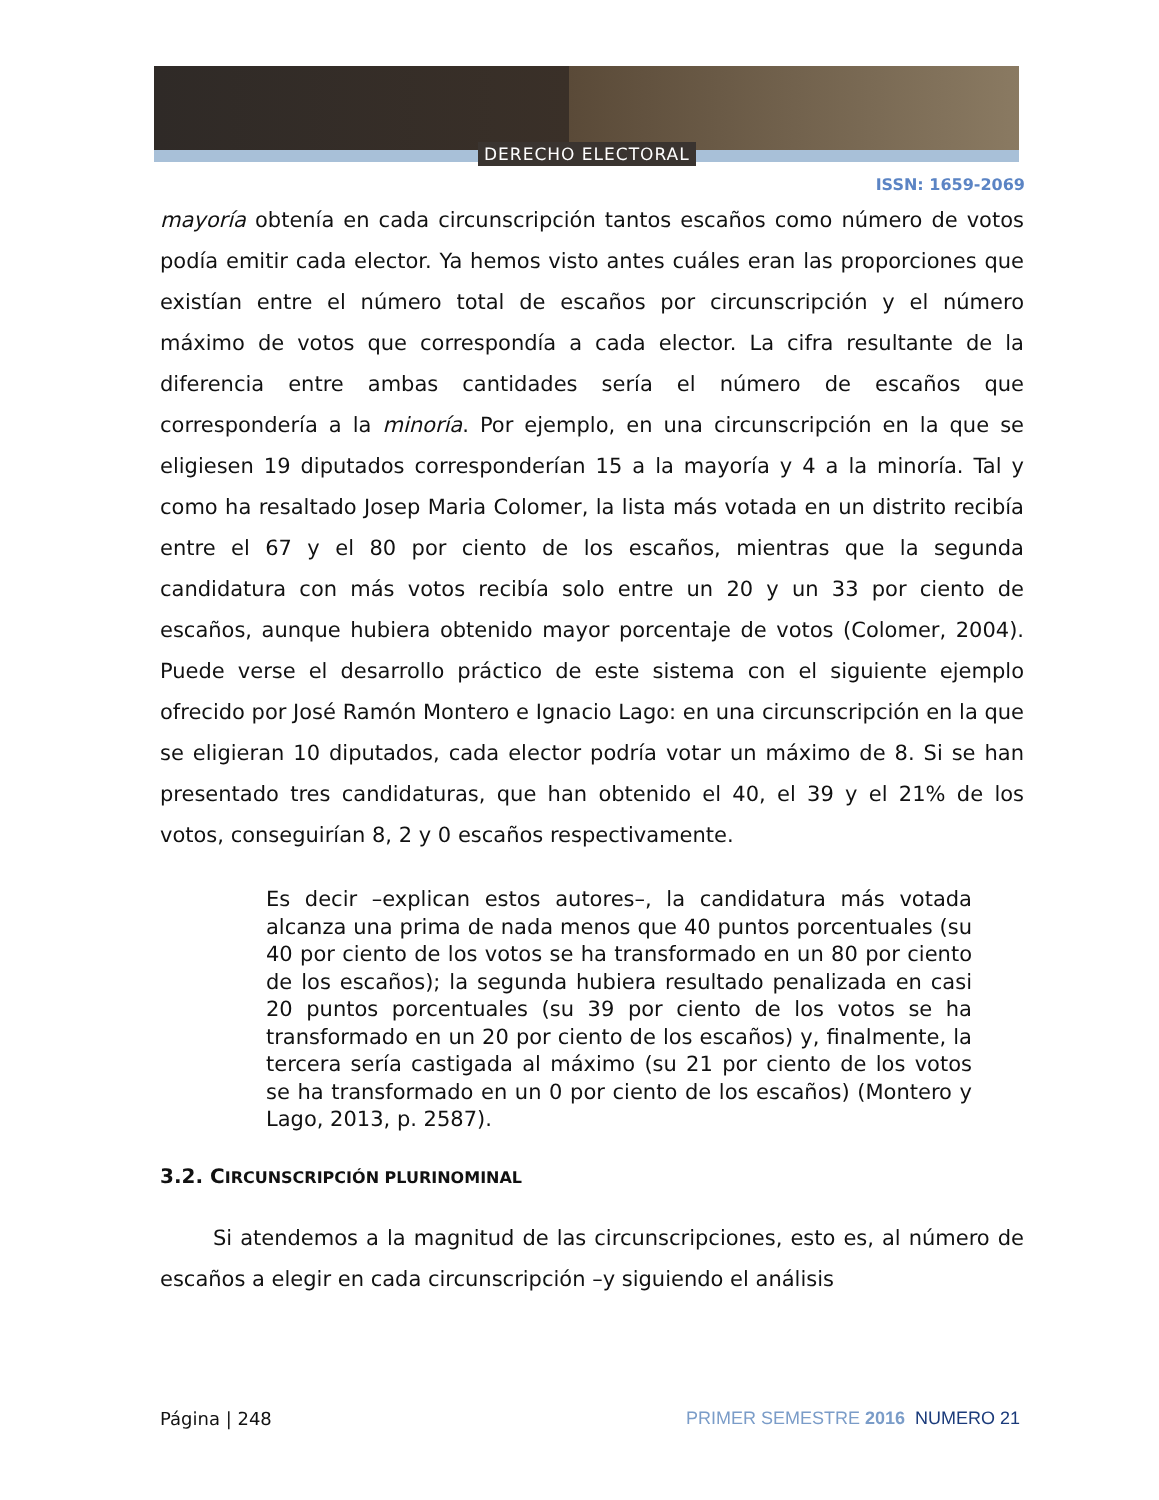DERECHO ELECTORAL
ISSN: 1659-2069
mayoría obtenía en cada circunscripción tantos escaños como número de votos podía emitir cada elector. Ya hemos visto antes cuáles eran las proporciones que existían entre el número total de escaños por circunscripción y el número máximo de votos que correspondía a cada elector. La cifra resultante de la diferencia entre ambas cantidades sería el número de escaños que correspondería a la minoría. Por ejemplo, en una circunscripción en la que se eligiesen 19 diputados corresponderían 15 a la mayoría y 4 a la minoría. Tal y como ha resaltado Josep Maria Colomer, la lista más votada en un distrito recibía entre el 67 y el 80 por ciento de los escaños, mientras que la segunda candidatura con más votos recibía solo entre un 20 y un 33 por ciento de escaños, aunque hubiera obtenido mayor porcentaje de votos (Colomer, 2004). Puede verse el desarrollo práctico de este sistema con el siguiente ejemplo ofrecido por José Ramón Montero e Ignacio Lago: en una circunscripción en la que se eligieran 10 diputados, cada elector podría votar un máximo de 8. Si se han presentado tres candidaturas, que han obtenido el 40, el 39 y el 21% de los votos, conseguirían 8, 2 y 0 escaños respectivamente.
Es decir –explican estos autores–, la candidatura más votada alcanza una prima de nada menos que 40 puntos porcentuales (su 40 por ciento de los votos se ha transformado en un 80 por ciento de los escaños); la segunda hubiera resultado penalizada en casi 20 puntos porcentuales (su 39 por ciento de los votos se ha transformado en un 20 por ciento de los escaños) y, finalmente, la tercera sería castigada al máximo (su 21 por ciento de los votos se ha transformado en un 0 por ciento de los escaños) (Montero y Lago, 2013, p. 2587).
3.2. CIRCUNSCRIPCIÓN PLURINOMINAL
Si atendemos a la magnitud de las circunscripciones, esto es, al número de escaños a elegir en cada circunscripción –y siguiendo el análisis
Página | 248 PRIMER SEMESTRE 2016 NUMERO 21